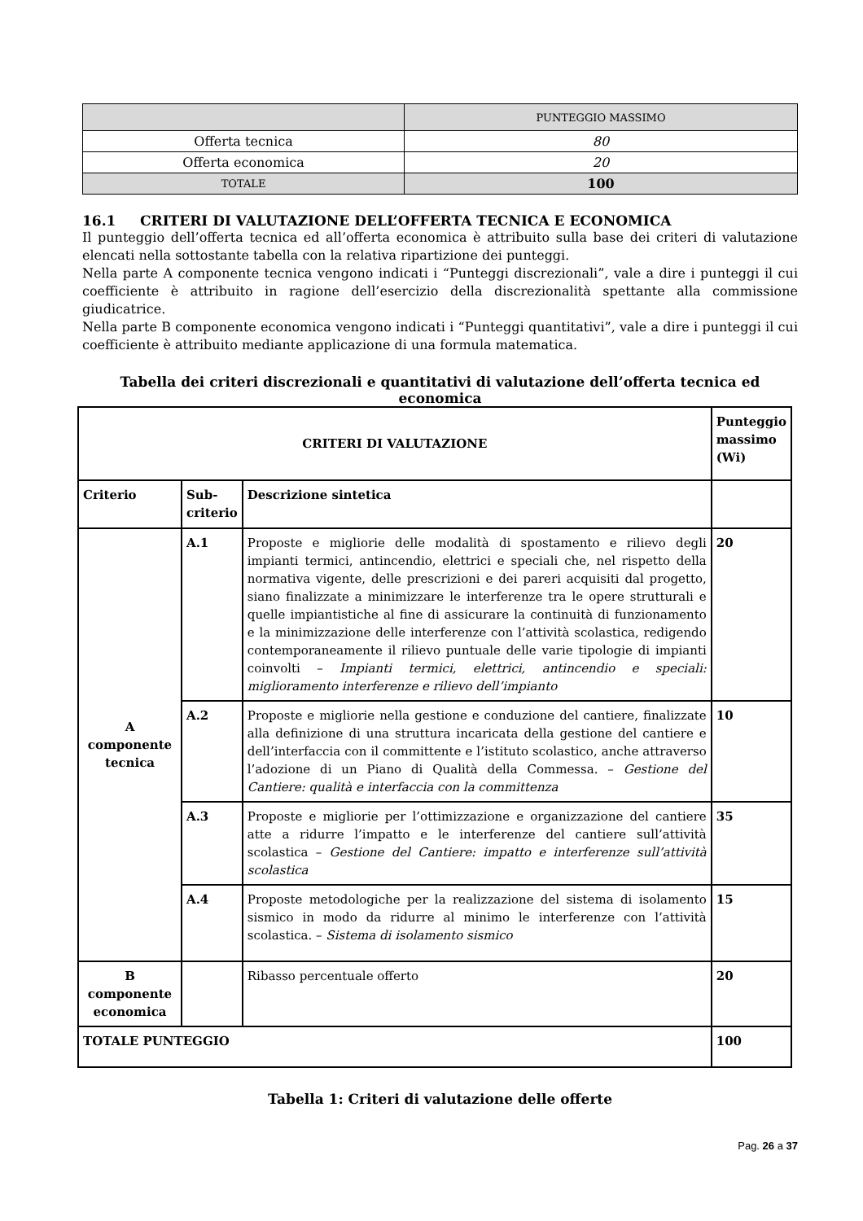| | PUNTEGGIO MASSIMO |
| Offerta tecnica | 80 |
| Offerta economica | 20 |
| TOTALE | 100 |
16.1 CRITERI DI VALUTAZIONE DELL’OFFERTA TECNICA E ECONOMICA
Il punteggio dell’offerta tecnica ed all’offerta economica è attribuito sulla base dei criteri di valutazione elencati nella sottostante tabella con la relativa ripartizione dei punteggi.
Nella parte A componente tecnica vengono indicati i “Punteggi discrezionali”, vale a dire i punteggi il cui coefficiente è attribuito in ragione dell’esercizio della discrezionalità spettante alla commissione giudicatrice.
Nella parte B componente economica vengono indicati i “Punteggi quantitativi”, vale a dire i punteggi il cui coefficiente è attribuito mediante applicazione di una formula matematica.
Tabella dei criteri discrezionali e quantitativi di valutazione dell’offerta tecnica ed economica
| CRITERI DI VALUTAZIONE | | | Punteggio massimo (Wi) |
| Criterio | Sub-criterio | Descrizione sintetica | |
| A componente tecnica | A.1 | Proposte e migliorie delle modalità di spostamento e rilievo degli impianti termici, antincendio, elettrici e speciali che, nel rispetto della normativa vigente, delle prescrizioni e dei pareri acquisiti dal progetto, siano finalizzate a minimizzare le interferenze tra le opere strutturali e quelle impiantistiche al fine di assicurare la continuità di funzionamento e la minimizzazione delle interferenze con l’attività scolastica, redigendo contemporaneamente il rilievo puntuale delle varie tipologie di impianti coinvolti – Impianti termici, elettrici, antincendio e speciali: miglioramento interferenze e rilievo dell’impianto | 20 |
| | A.2 | Proposte e migliorie nella gestione e conduzione del cantiere, finalizzate alla definizione di una struttura incaricata della gestione del cantiere e dell’interfaccia con il committente e l’istituto scolastico, anche attraverso l’adozione di un Piano di Qualità della Commessa. – Gestione del Cantiere: qualità e interfaccia con la committenza | 10 |
| | A.3 | Proposte e migliorie per l’ottimizzazione e organizzazione del cantiere atte a ridurre l’impatto e le interferenze del cantiere sull’attività scolastica – Gestione del Cantiere: impatto e interferenze sull’attività scolastica | 35 |
| | A.4 | Proposte metodologiche per la realizzazione del sistema di isolamento sismico in modo da ridurre al minimo le interferenze con l’attività scolastica. – Sistema di isolamento sismico | 15 |
| B componente economica | | Ribasso percentuale offerto | 20 |
| TOTALE PUNTEGGIO | | | 100 |
Tabella 1: Criteri di valutazione delle offerte
Pag. 26 a 37